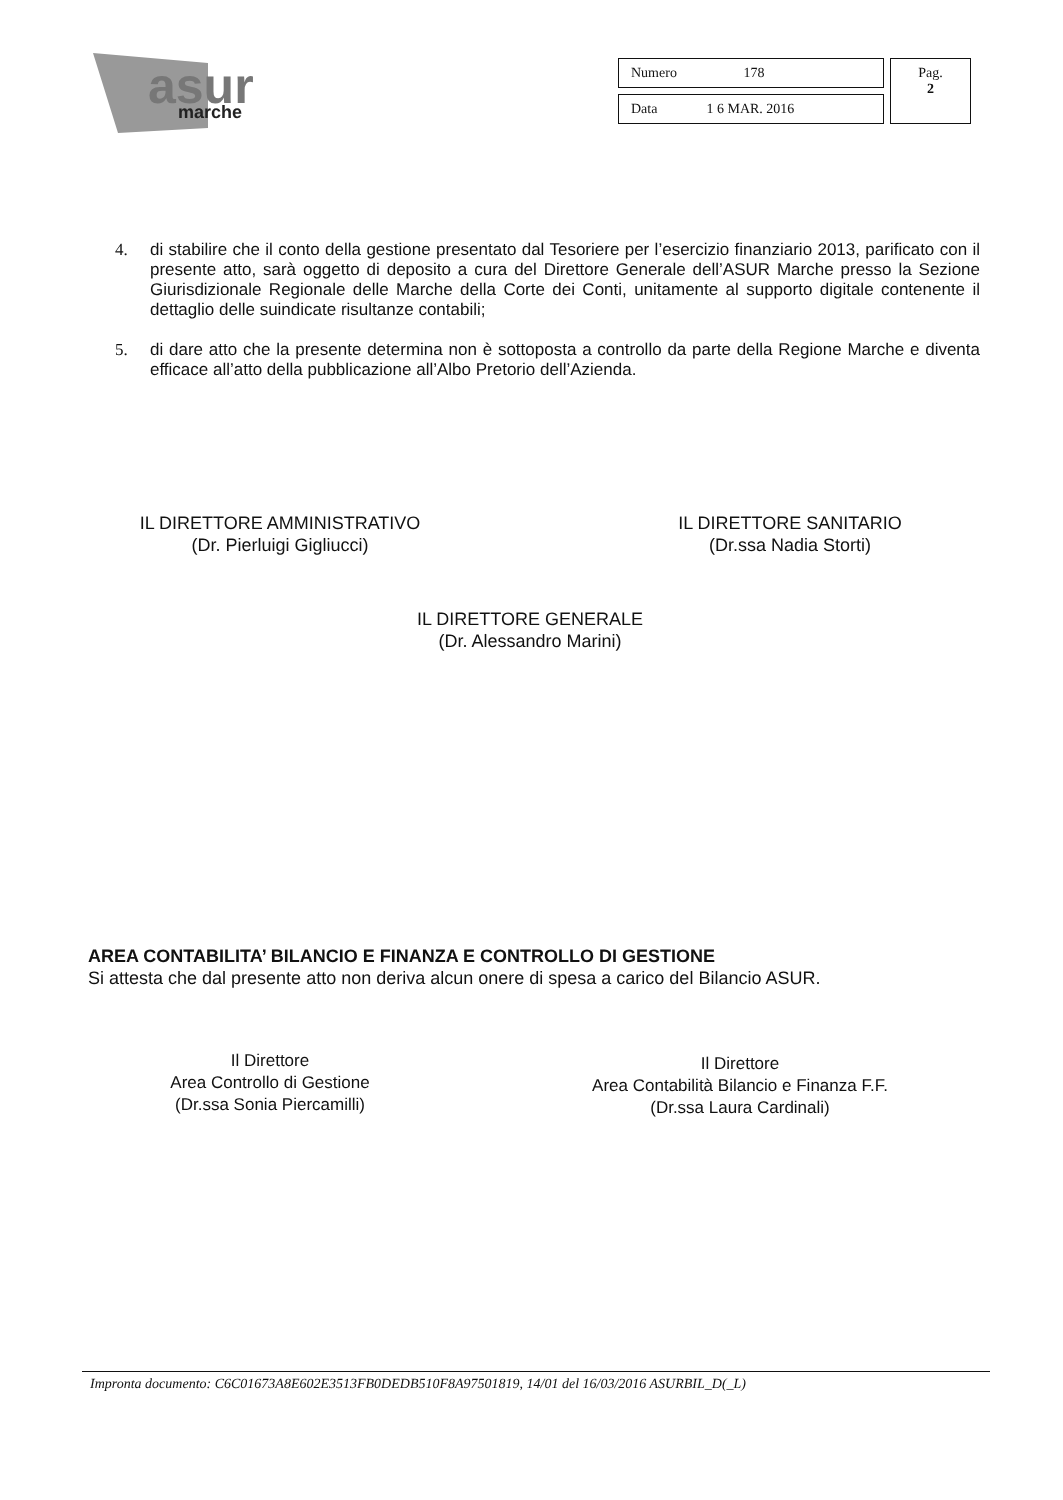asur
marche
| Numero 178 | Pag. 2 |
| Data 1 6 MAR. 2016 | |
4. di stabilire che il conto della gestione presentato dal Tesoriere per l’esercizio finanziario 2013, parificato con il presente atto, sarà oggetto di deposito a cura del Direttore Generale dell’ASUR Marche presso la Sezione Giurisdizionale Regionale delle Marche della Corte dei Conti, unitamente al supporto digitale contenente il dettaglio delle suindicate risultanze contabili;
5. di dare atto che la presente determina non è sottoposta a controllo da parte della Regione Marche e diventa efficace all’atto della pubblicazione all’Albo Pretorio dell’Azienda.
IL DIRETTORE AMMINISTRATIVO
(Dr. Pierluigi Gigliucci)
IL DIRETTORE SANITARIO
(Dr.ssa Nadia Storti)
IL DIRETTORE GENERALE
(Dr. Alessandro Marini)
AREA CONTABILITA’ BILANCIO E FINANZA E CONTROLLO DI GESTIONE
Si attesta che dal presente atto non deriva alcun onere di spesa a carico del Bilancio ASUR.
Il Direttore
Area Controllo di Gestione
(Dr.ssa Sonia Piercamilli)
Il Direttore
Area Contabilità Bilancio e Finanza F.F.
(Dr.ssa Laura Cardinali)
Impronta documento: C6C01673A8E602E3513FB0DEDB510F8A97501819, 14/01 del 16/03/2016 ASURBIL_D(_L)